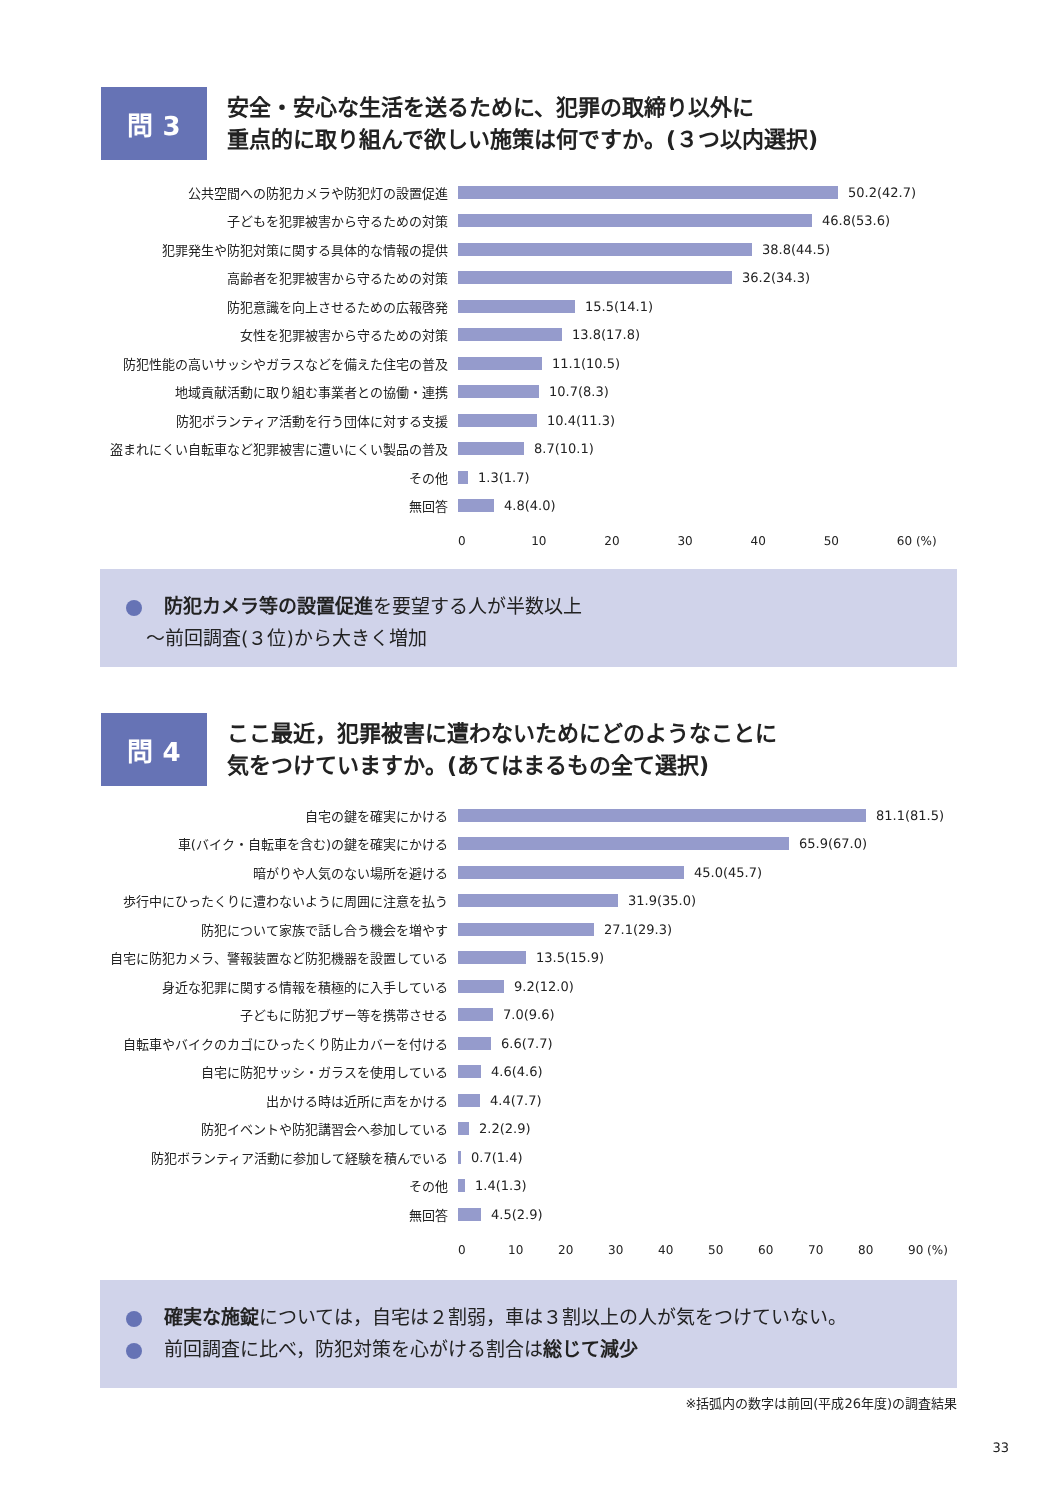問 3
安全・安心な生活を送るために、犯罪の取締り以外に
重点的に取り組んで欲しい施策は何ですか。(３つ以内選択)
公共空間への防犯カメラや防犯灯の設置促進 50.2(42.7)
子どもを犯罪被害から守るための対策 46.8(53.6)
犯罪発生や防犯対策に関する具体的な情報の提供 38.8(44.5)
高齢者を犯罪被害から守るための対策 36.2(34.3)
防犯意識を向上させるための広報啓発 15.5(14.1)
女性を犯罪被害から守るための対策 13.8(17.8)
防犯性能の高いサッシやガラスなどを備えた住宅の普及 11.1(10.5)
地域貢献活動に取り組む事業者との協働・連携 10.7(8.3)
防犯ボランティア活動を行う団体に対する支援 10.4(11.3)
盗まれにくい自転車など犯罪被害に遭いにくい製品の普及 8.7(10.1)
その他 1.3(1.7)
無回答 4.8(4.0)
0 10 20 30 40 50 60 (%)
防犯カメラ等の設置促進を要望する人が半数以上
～前回調査(３位)から大きく増加
問 4
ここ最近，犯罪被害に遭わないためにどのようなことに
気をつけていますか。(あてはまるもの全て選択)
自宅の鍵を確実にかける 81.1(81.5)
車(バイク・自転車を含む)の鍵を確実にかける 65.9(67.0)
暗がりや人気のない場所を避ける 45.0(45.7)
歩行中にひったくりに遭わないように周囲に注意を払う 31.9(35.0)
防犯について家族で話し合う機会を増やす 27.1(29.3)
自宅に防犯カメラ、警報装置など防犯機器を設置している 13.5(15.9)
身近な犯罪に関する情報を積極的に入手している 9.2(12.0)
子どもに防犯ブザー等を携帯させる 7.0(9.6)
自転車やバイクのカゴにひったくり防止カバーを付ける 6.6(7.7)
自宅に防犯サッシ・ガラスを使用している 4.6(4.6)
出かける時は近所に声をかける 4.4(7.7)
防犯イベントや防犯講習会へ参加している 2.2(2.9)
防犯ボランティア活動に参加して経験を積んでいる 0.7(1.4)
その他 1.4(1.3)
無回答 4.5(2.9)
0 10 20 30 40 50 60 70 80 90 (%)
確実な施錠については，自宅は２割弱，車は３割以上の人が気をつけていない。
前回調査に比べ，防犯対策を心がける割合は総じて減少
※括弧内の数字は前回(平成26年度)の調査結果
33